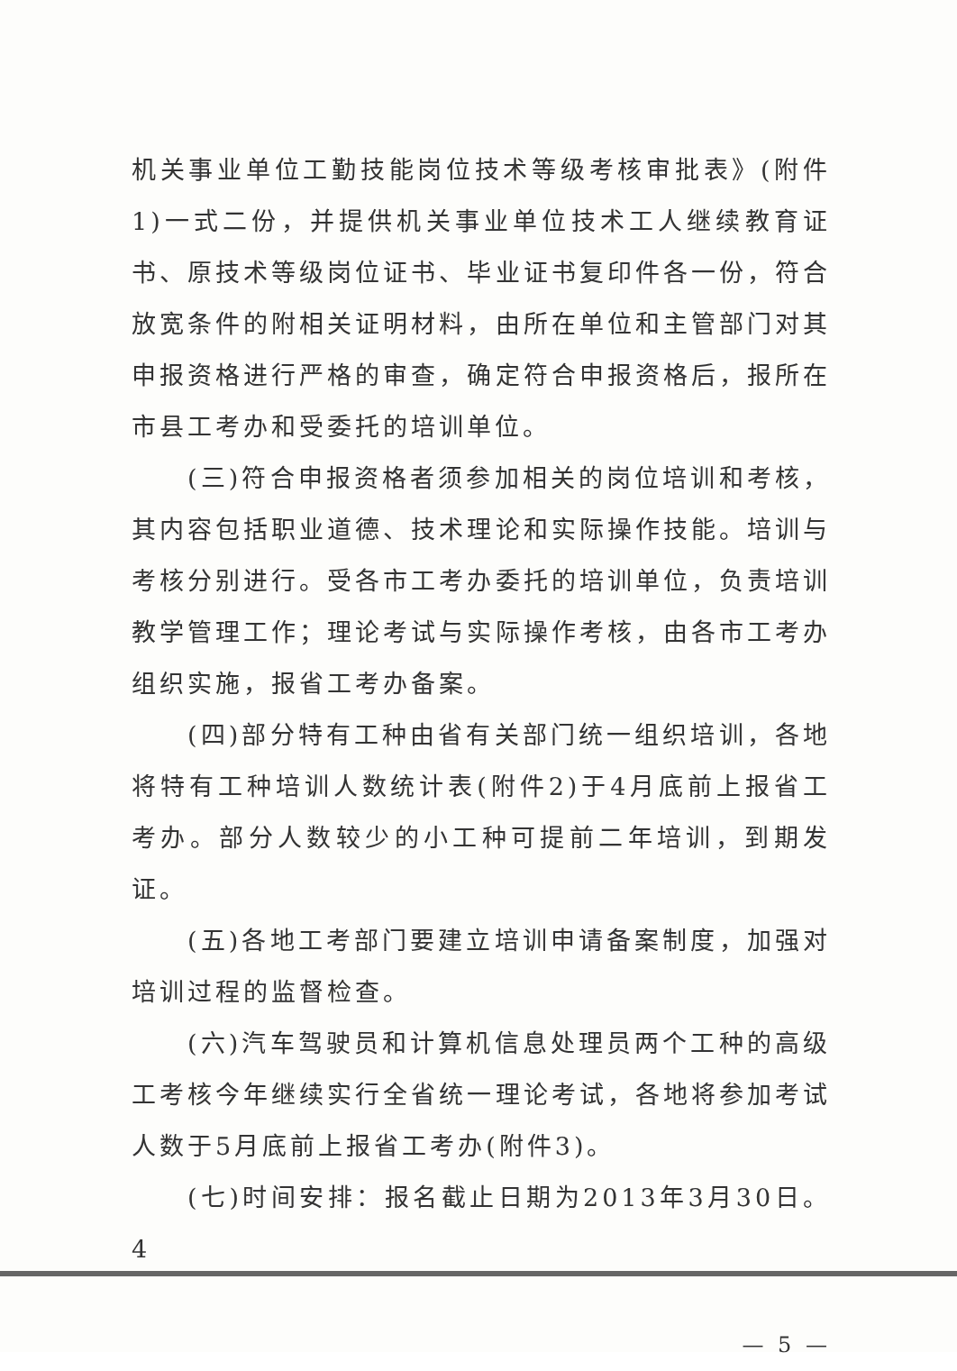机关事业单位工勤技能岗位技术等级考核审批表》(附件1)一式二份，并提供机关事业单位技术工人继续教育证书、原技术等级岗位证书、毕业证书复印件各一份，符合放宽条件的附相关证明材料，由所在单位和主管部门对其申报资格进行严格的审查，确定符合申报资格后，报所在市县工考办和受委托的培训单位。
(三)符合申报资格者须参加相关的岗位培训和考核，其内容包括职业道德、技术理论和实际操作技能。培训与考核分别进行。受各市工考办委托的培训单位，负责培训教学管理工作；理论考试与实际操作考核，由各市工考办组织实施，报省工考办备案。
(四)部分特有工种由省有关部门统一组织培训，各地将特有工种培训人数统计表(附件2)于4月底前上报省工考办。部分人数较少的小工种可提前二年培训，到期发证。
(五)各地工考部门要建立培训申请备案制度，加强对培训过程的监督检查。
(六)汽车驾驶员和计算机信息处理员两个工种的高级工考核今年继续实行全省统一理论考试，各地将参加考试人数于5月底前上报省工考办(附件3)。
(七)时间安排：报名截止日期为2013年3月30日。4
— 5 —